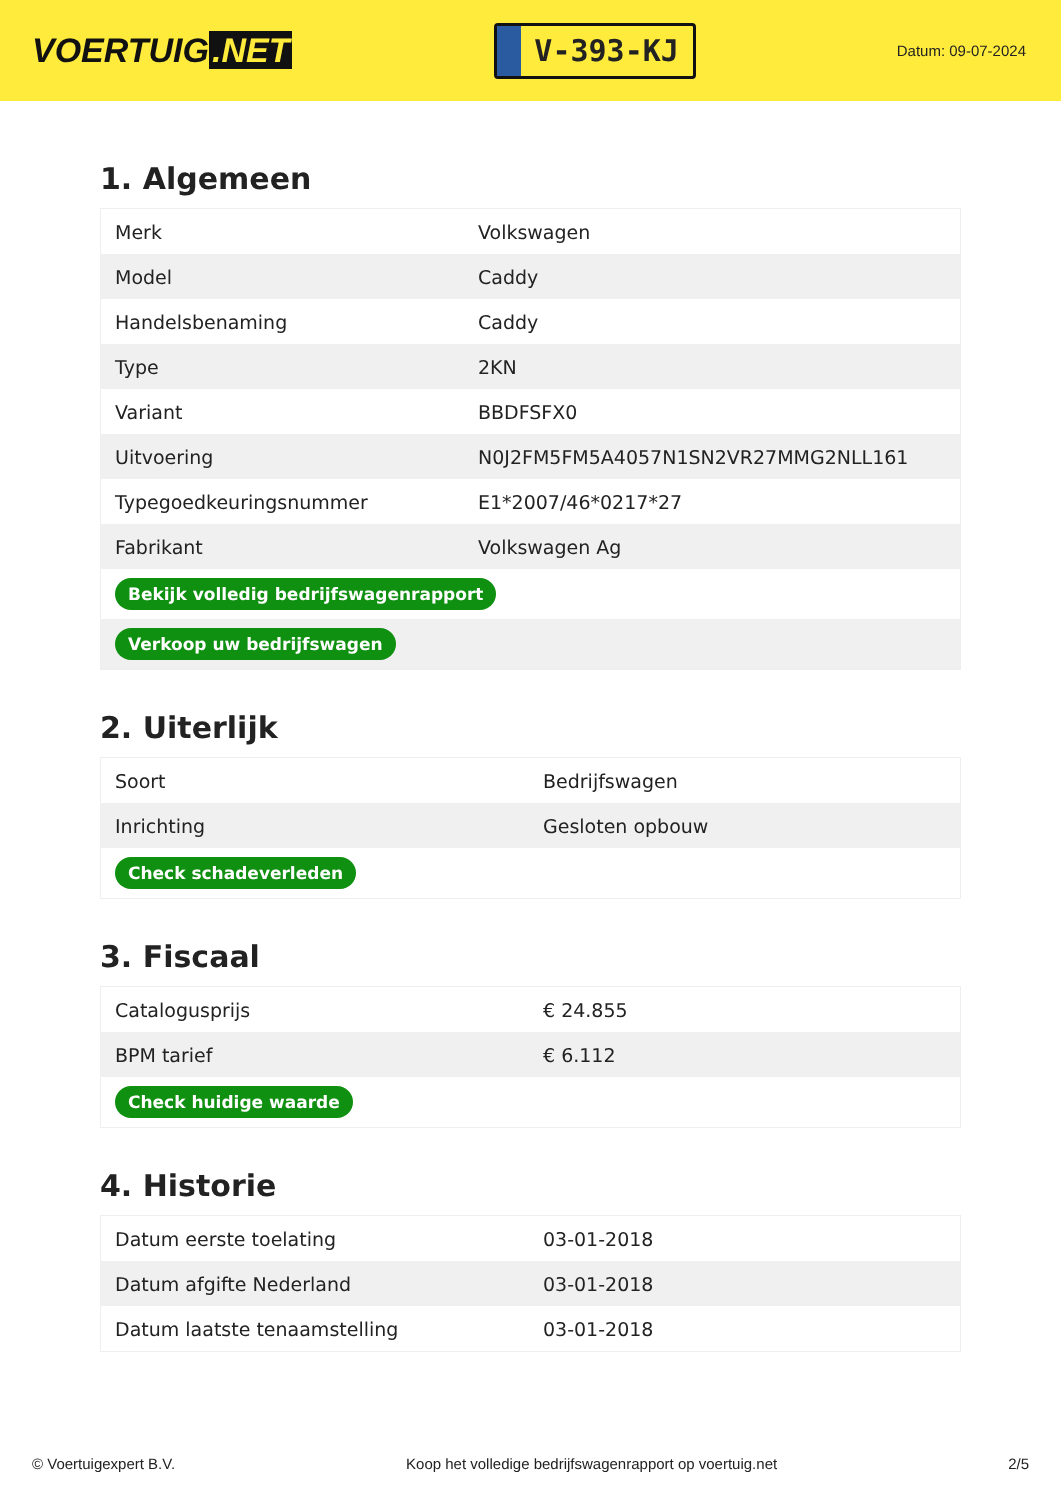VOERTUIG.NET
V-393-KJ
Datum: 09-07-2024
1. Algemeen
| Merk | Volkswagen |
| Model | Caddy |
| Handelsbenaming | Caddy |
| Type | 2KN |
| Variant | BBDFSFX0 |
| Uitvoering | N0J2FM5FM5A4057N1SN2VR27MMG2NLL161 |
| Typegoedkeuringsnummer | E1*2007/46*0217*27 |
| Fabrikant | Volkswagen Ag |
| Bekijk volledig bedrijfswagenrapport | |
| Verkoop uw bedrijfswagen | |
2. Uiterlijk
| Soort | Bedrijfswagen |
| Inrichting | Gesloten opbouw |
| Check schadeverleden | |
3. Fiscaal
| Catalogusprijs | € 24.855 |
| BPM tarief | € 6.112 |
| Check huidige waarde | |
4. Historie
| Datum eerste toelating | 03-01-2018 |
| Datum afgifte Nederland | 03-01-2018 |
| Datum laatste tenaamstelling | 03-01-2018 |
© Voertuigexpert B.V. Koop het volledige bedrijfswagenrapport op voertuig.net 2/5